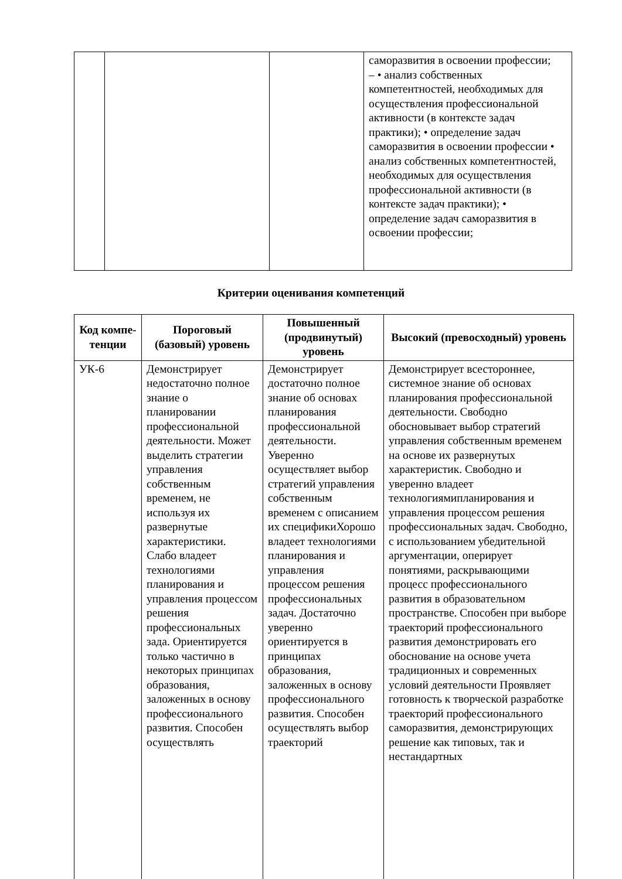| | | | саморазвития в освоении профессии; – • анализ собственных компетентностей, необходимых для осуществления профессиональной активности (в контексте задач практики); • определение задач саморазвития в освоении профессии • анализ собственных компетентностей, необходимых для осуществления профессиональной активности (в контексте задач практики); • определение задач саморазвития в освоении профессии; |
Критерии оценивания компетенций
| Код компе-тенции | Пороговый (базовый) уровень | Повышенный (продвинутый) уровень | Высокий (превосходный) уровень |
| --- | --- | --- | --- |
| УК-6 | Демонстрирует недостаточно полное знание о планировании профессиональной деятельности. Может выделить стратегии управления собственным временем, не используя их развернутые характеристики. Слабо владеет технологиями планирования и управления процессом решения профессиональных зада. Ориентируется только частично в некоторых принципах образования, заложенных в основу профессионального развития. Способен осуществлять | Демонстрирует достаточно полное знание об основах планирования профессиональной деятельности. Уверенно осуществляет выбор стратегий управления собственным временем с описанием их спецификиХорошо владеет технологиями планирования и управления процессом решения профессиональных задач. Достаточно уверенно ориентируется в принципах образования, заложенных в основу профессионального развития. Способен осуществлять выбор траекторий | Демонстрирует всестороннее, системное знание об основах планирования профессиональной деятельности. Свободно обосновывает выбор стратегий управления собственным временем на основе их развернутых характеристик. Свободно и уверенно владеет технологиямипланирования и управления процессом решения профессиональных задач. Свободно, с использованием убедительной аргументации, оперирует понятиями, раскрывающими процесс профессионального развития в образовательном пространстве. Способен при выборе траекторий профессионального развития демонстрировать его обоснование на основе учета традиционных и современных условий деятельности Проявляет готовность к творческой разработке траекторий профессионального саморазвития, демонстрирующих решение как типовых, так и нестандартных |